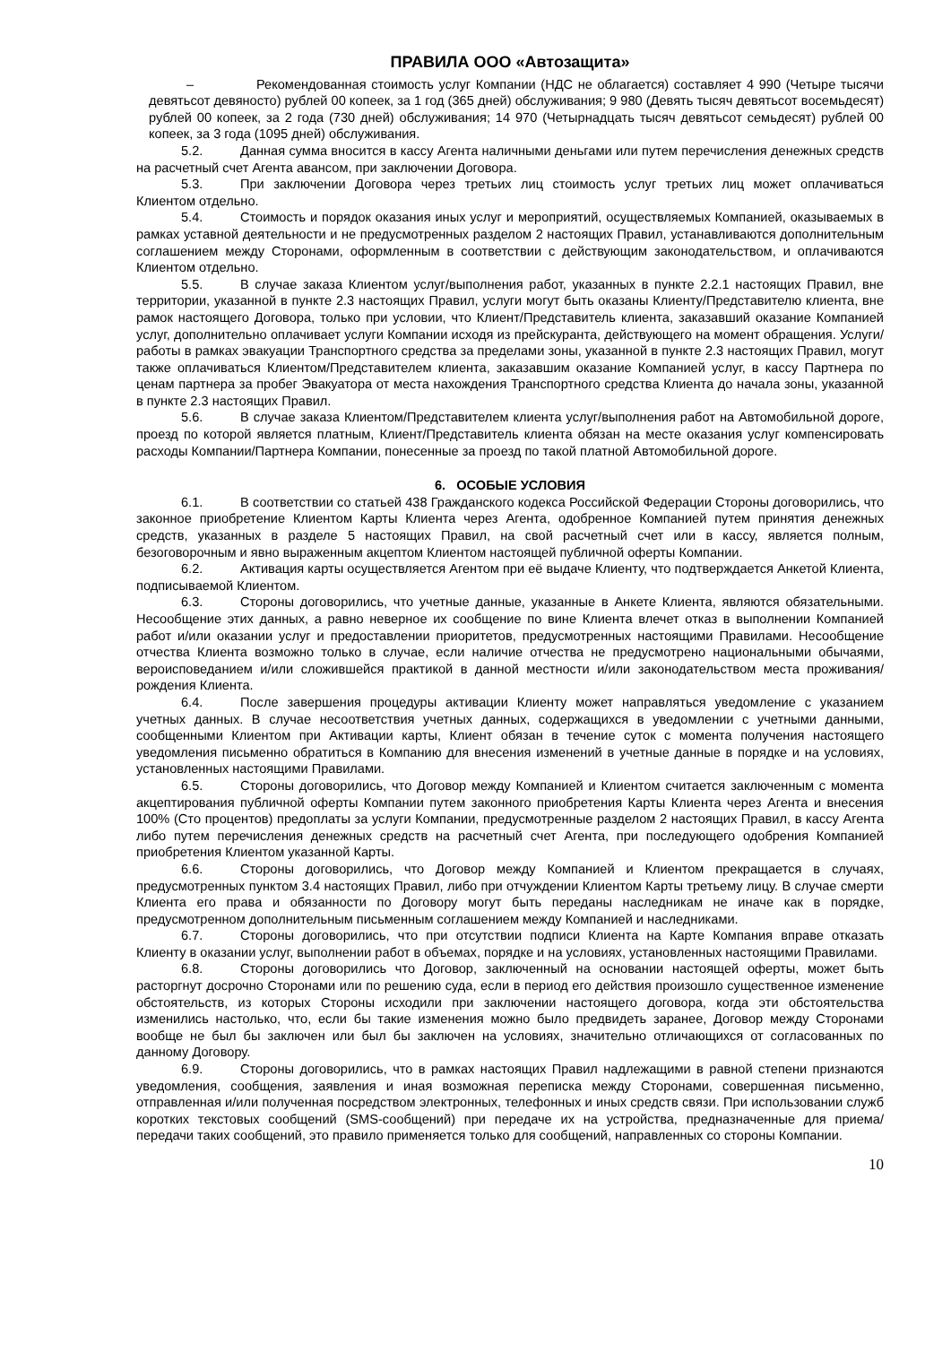ПРАВИЛА ООО «Автозащита»
– Рекомендованная стоимость услуг Компании (НДС не облагается) составляет 4 990 (Четыре тысячи девятьсот девяносто) рублей 00 копеек, за 1 год (365 дней) обслуживания; 9 980 (Девять тысяч девятьсот восемьдесят) рублей 00 копеек, за 2 года (730 дней) обслуживания; 14 970 (Четырнадцать тысяч девятьсот семьдесят) рублей 00 копеек, за 3 года (1095 дней) обслуживания.
5.2. Данная сумма вносится в кассу Агента наличными деньгами или путем перечисления денежных средств на расчетный счет Агента авансом, при заключении Договора.
5.3. При заключении Договора через третьих лиц стоимость услуг третьих лиц может оплачиваться Клиентом отдельно.
5.4. Стоимость и порядок оказания иных услуг и мероприятий, осуществляемых Компанией, оказываемых в рамках уставной деятельности и не предусмотренных разделом 2 настоящих Правил, устанавливаются дополнительным соглашением между Сторонами, оформленным в соответствии с действующим законодательством, и оплачиваются Клиентом отдельно.
5.5. В случае заказа Клиентом услуг/выполнения работ, указанных в пункте 2.2.1 настоящих Правил, вне территории, указанной в пункте 2.3 настоящих Правил, услуги могут быть оказаны Клиенту/Представителю клиента, вне рамок настоящего Договора, только при условии, что Клиент/Представитель клиента, заказавший оказание Компанией услуг, дополнительно оплачивает услуги Компании исходя из прейскуранта, действующего на момент обращения. Услуги/работы в рамках эвакуации Транспортного средства за пределами зоны, указанной в пункте 2.3 настоящих Правил, могут также оплачиваться Клиентом/Представителем клиента, заказавшим оказание Компанией услуг, в кассу Партнера по ценам партнера за пробег Эвакуатора от места нахождения Транспортного средства Клиента до начала зоны, указанной в пункте 2.3 настоящих Правил.
5.6. В случае заказа Клиентом/Представителем клиента услуг/выполнения работ на Автомобильной дороге, проезд по которой является платным, Клиент/Представитель клиента обязан на месте оказания услуг компенсировать расходы Компании/Партнера Компании, понесенные за проезд по такой платной Автомобильной дороге.
6. ОСОБЫЕ УСЛОВИЯ
6.1. В соответствии со статьей 438 Гражданского кодекса Российской Федерации Стороны договорились, что законное приобретение Клиентом Карты Клиента через Агента, одобренное Компанией путем принятия денежных средств, указанных в разделе 5 настоящих Правил, на свой расчетный счет или в кассу, является полным, безоговорочным и явно выраженным акцептом Клиентом настоящей публичной оферты Компании.
6.2. Активация карты осуществляется Агентом при её выдаче Клиенту, что подтверждается Анкетой Клиента, подписываемой Клиентом.
6.3. Стороны договорились, что учетные данные, указанные в Анкете Клиента, являются обязательными. Несообщение этих данных, а равно неверное их сообщение по вине Клиента влечет отказ в выполнении Компанией работ и/или оказании услуг и предоставлении приоритетов, предусмотренных настоящими Правилами. Несообщение отчества Клиента возможно только в случае, если наличие отчества не предусмотрено национальными обычаями, вероисповеданием и/или сложившейся практикой в данной местности и/или законодательством места проживания/рождения Клиента.
6.4. После завершения процедуры активации Клиенту может направляться уведомление с указанием учетных данных. В случае несоответствия учетных данных, содержащихся в уведомлении с учетными данными, сообщенными Клиентом при Активации карты, Клиент обязан в течение суток с момента получения настоящего уведомления письменно обратиться в Компанию для внесения изменений в учетные данные в порядке и на условиях, установленных настоящими Правилами.
6.5. Стороны договорились, что Договор между Компанией и Клиентом считается заключенным с момента акцептирования публичной оферты Компании путем законного приобретения Карты Клиента через Агента и внесения 100% (Сто процентов) предоплаты за услуги Компании, предусмотренные разделом 2 настоящих Правил, в кассу Агента либо путем перечисления денежных средств на расчетный счет Агента, при последующего одобрения Компанией приобретения Клиентом указанной Карты.
6.6. Стороны договорились, что Договор между Компанией и Клиентом прекращается в случаях, предусмотренных пунктом 3.4 настоящих Правил, либо при отчуждении Клиентом Карты третьему лицу. В случае смерти Клиента его права и обязанности по Договору могут быть переданы наследникам не иначе как в порядке, предусмотренном дополнительным письменным соглашением между Компанией и наследниками.
6.7. Стороны договорились, что при отсутствии подписи Клиента на Карте Компания вправе отказать Клиенту в оказании услуг, выполнении работ в объемах, порядке и на условиях, установленных настоящими Правилами.
6.8. Стороны договорились что Договор, заключенный на основании настоящей оферты, может быть расторгнут досрочно Сторонами или по решению суда, если в период его действия произошло существенное изменение обстоятельств, из которых Стороны исходили при заключении настоящего договора, когда эти обстоятельства изменились настолько, что, если бы такие изменения можно было предвидеть заранее, Договор между Сторонами вообще не был бы заключен или был бы заключен на условиях, значительно отличающихся от согласованных по данному Договору.
6.9. Стороны договорились, что в рамках настоящих Правил надлежащими в равной степени признаются уведомления, сообщения, заявления и иная возможная переписка между Сторонами, совершенная письменно, отправленная и/или полученная посредством электронных, телефонных и иных средств связи. При использовании служб коротких текстовых сообщений (SMS-сообщений) при передаче их на устройства, предназначенные для приема/передачи таких сообщений, это правило применяется только для сообщений, направленных со стороны Компании.
10